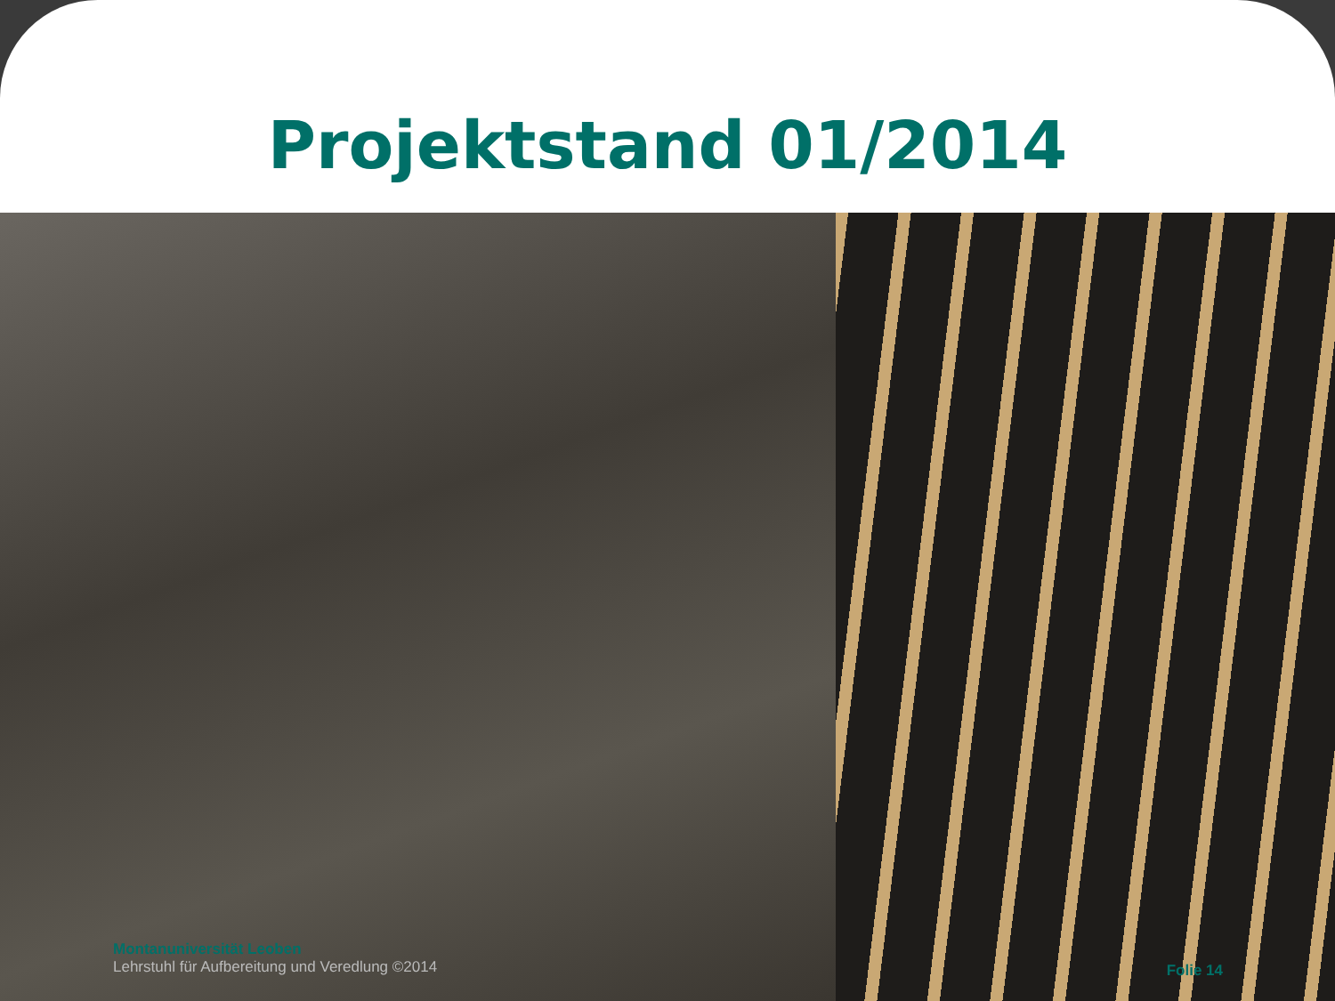Projektstand 01/2014
Montanuniversität Leoben
Lehrstuhl für Aufbereitung und Veredlung ©2014
Folie 14